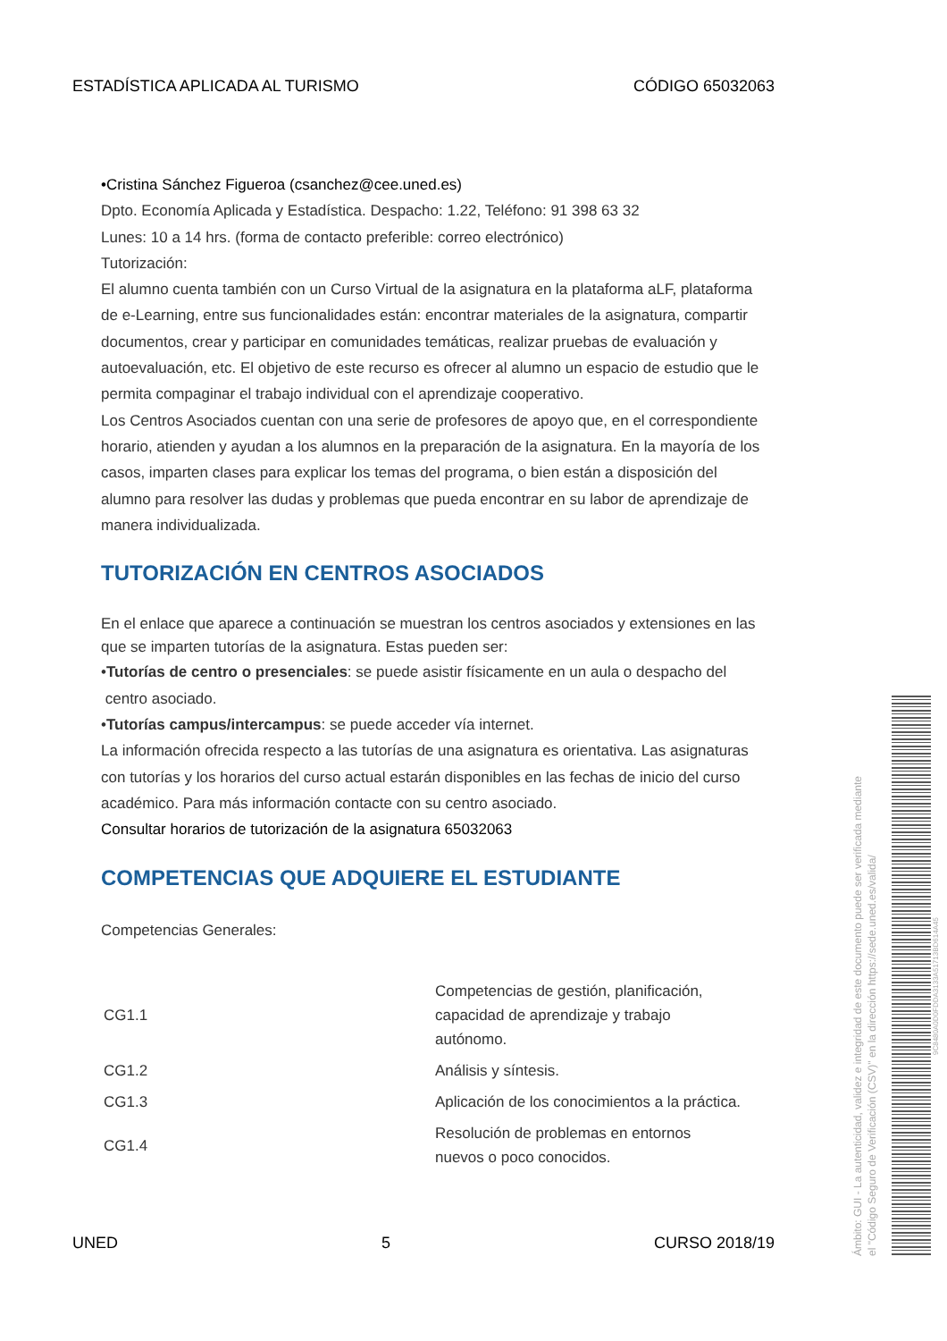ESTADÍSTICA APLICADA AL TURISMO CÓDIGO 65032063
•Cristina Sánchez Figueroa (csanchez@cee.uned.es)
Dpto. Economía Aplicada y Estadística. Despacho: 1.22, Teléfono: 91 398 63 32
Lunes: 10 a 14 hrs. (forma de contacto preferible: correo electrónico)
Tutorización:
El alumno cuenta también con un Curso Virtual de la asignatura en la plataforma aLF, plataforma de e-Learning, entre sus funcionalidades están: encontrar materiales de la asignatura, compartir documentos, crear y participar en comunidades temáticas, realizar pruebas de evaluación y autoevaluación, etc. El objetivo de este recurso es ofrecer al alumno un espacio de estudio que le permita compaginar el trabajo individual con el aprendizaje cooperativo.
Los Centros Asociados cuentan con una serie de profesores de apoyo que, en el correspondiente horario, atienden y ayudan a los alumnos en la preparación de la asignatura. En la mayoría de los casos, imparten clases para explicar los temas del programa, o bien están a disposición del alumno para resolver las dudas y problemas que pueda encontrar en su labor de aprendizaje de manera individualizada.
TUTORIZACIÓN EN CENTROS ASOCIADOS
En el enlace que aparece a continuación se muestran los centros asociados y extensiones en las que se imparten tutorías de la asignatura. Estas pueden ser:
•Tutorías de centro o presenciales: se puede asistir físicamente en un aula o despacho del
centro asociado.
•Tutorías campus/intercampus: se puede acceder vía internet.
La información ofrecida respecto a las tutorías de una asignatura es orientativa. Las asignaturas con tutorías y los horarios del curso actual estarán disponibles en las fechas de inicio del curso académico. Para más información contacte con su centro asociado.
Consultar horarios de tutorización de la asignatura 65032063
COMPETENCIAS QUE ADQUIERE EL ESTUDIANTE
Competencias Generales:
| CG1.1 | Competencias de gestión, planificación, capacidad de aprendizaje y trabajo autónomo. |
| CG1.2 | Análisis y síntesis. |
| CG1.3 | Aplicación de los conocimientos a la práctica. |
| CG1.4 | Resolución de problemas en entornos nuevos o poco conocidos. |
UNED 5 CURSO 2018/19
Ámbito: GUI - La autenticidad, validez e integridad de este documento puede ser verificada mediante
el "Código Seguro de Verificación (CSV)" en la dirección https://sede.uned.es/valida/
9C8480A0D0FDDA3133A51713BD614A45